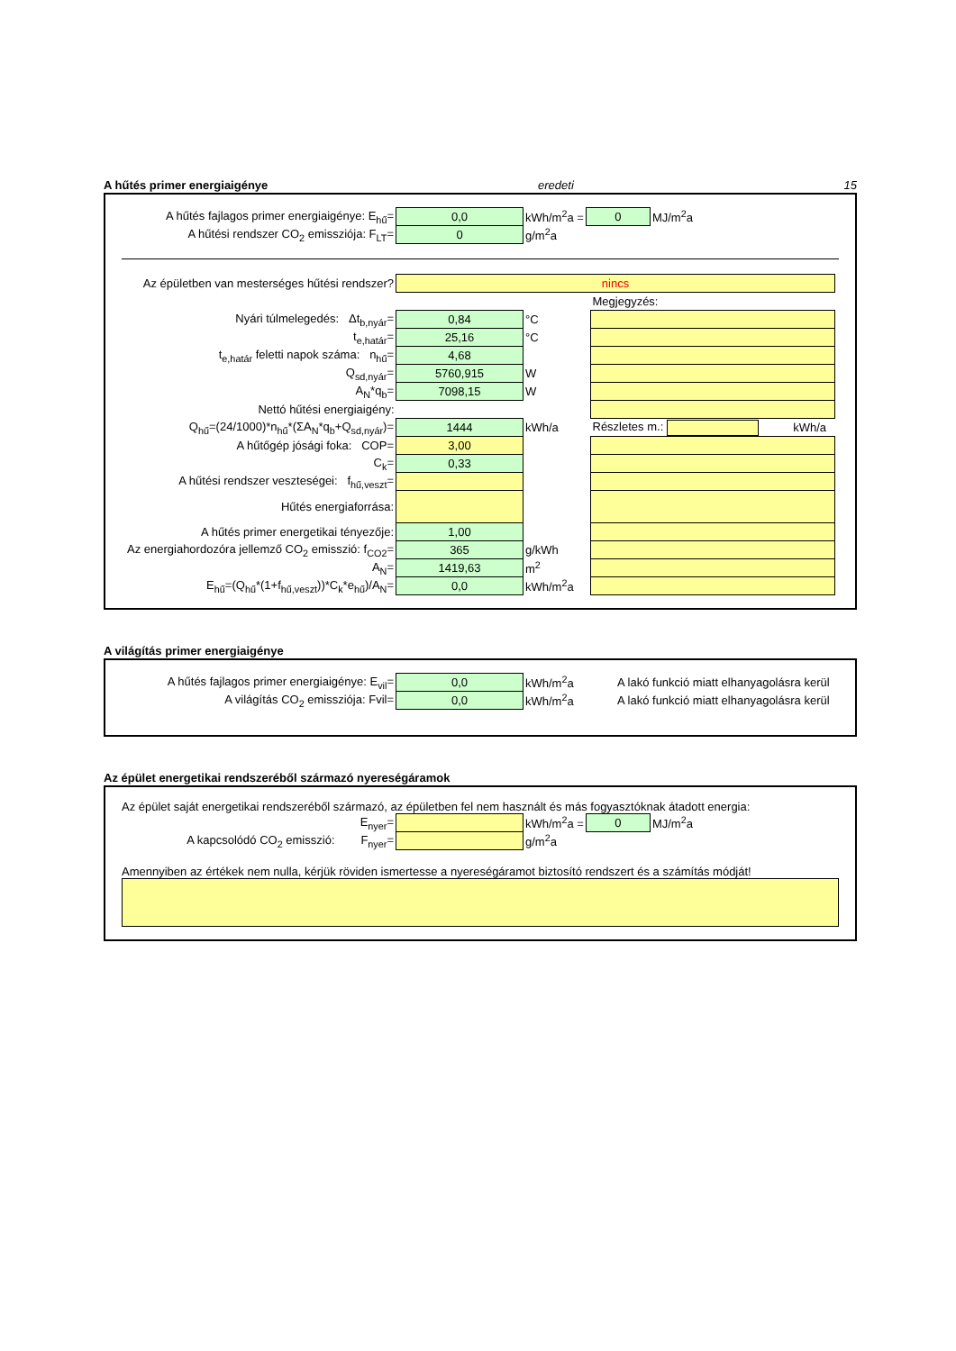A hűtés primer energiaigénye eredeti 15
| A hűtés fajlagos primer energiaigénye: E<sub>hű</sub>= | 0,0 | kWh/m<sup>2</sup>a = | 0 | MJ/m<sup>2</sup>a |
| A hűtési rendszer CO<sub>2</sub> emissziója: F<sub>LT</sub>= | 0 | g/m<sup>2</sup>a | | |
| Az épületben van mesterséges hűtési rendszer? | nincs | | | |
| | | | Megjegyzés: | |
| Nyári túlmelegedés: Δt<sub>b,nyár</sub>= | 0,84 | °C | | |
| t<sub>e,határ</sub>= | 25,16 | °C | | |
| t<sub>e,határ</sub> feletti napok száma: n<sub>hű</sub>= | 4,68 | | | |
| Q<sub>sd,nyár</sub>= | 5760,915 | W | | |
| A<sub>N</sub>*q<sub>b</sub>= | 7098,15 | W | | |
| Nettó hűtési energiaigény: | | | | |
| Q<sub>hű</sub>=(24/1000)*n<sub>hű</sub>*(ΣA<sub>N</sub>*q<sub>b</sub>+Q<sub>sd,nyár</sub>)= | 1444 | kWh/a | Részletes m.: | kWh/a |
| A hűtőgép jósági foka: COP= | 3,00 | | | |
| C<sub>k</sub>= | 0,33 | | | |
| A hűtési rendszer veszteségei: f<sub>hű,veszt</sub>= | | | | |
| Hűtés energiaforrása: | | | | |
| A hűtés primer energetikai tényezője: | 1,00 | | | |
| Az energiahordozóra jellemző CO<sub>2</sub> emisszió: f<sub>CO2</sub>= | 365 | g/kWh | | |
| A<sub>N</sub>= | 1419,63 | m<sup>2</sup> | | |
| E<sub>hű</sub>=(Q<sub>hű</sub>*(1+f<sub>hű,veszt</sub>))*C<sub>k</sub>*e<sub>hű</sub>)/A<sub>N</sub>= | 0,0 | kWh/m<sup>2</sup>a | | |
A világítás primer energiaigénye
| A hűtés fajlagos primer energiaigénye: E<sub>vil</sub>= | 0,0 | kWh/m<sup>2</sup>a | A lakó funkció miatt elhanyagolásra kerül |
| A világítás CO<sub>2</sub> emissziója: Fvil= | 0,0 | kWh/m<sup>2</sup>a | A lakó funkció miatt elhanyagolásra kerül |
Az épület energetikai rendszeréből származó nyereségáramok
Az épület saját energetikai rendszeréből származó, az épületben fel nem használt és más fogyasztóknak átadott energia:
| E<sub>nyer</sub>= | | kWh/m<sup>2</sup>a = | 0 | MJ/m<sup>2</sup>a |
| A kapcsolódó CO<sub>2</sub> emisszió: F<sub>nyer</sub>= | | g/m<sup>2</sup>a | | |
Amennyiben az értékek nem nulla, kérjük röviden ismertesse a nyereségáramot biztosító rendszert és a számítás módját!